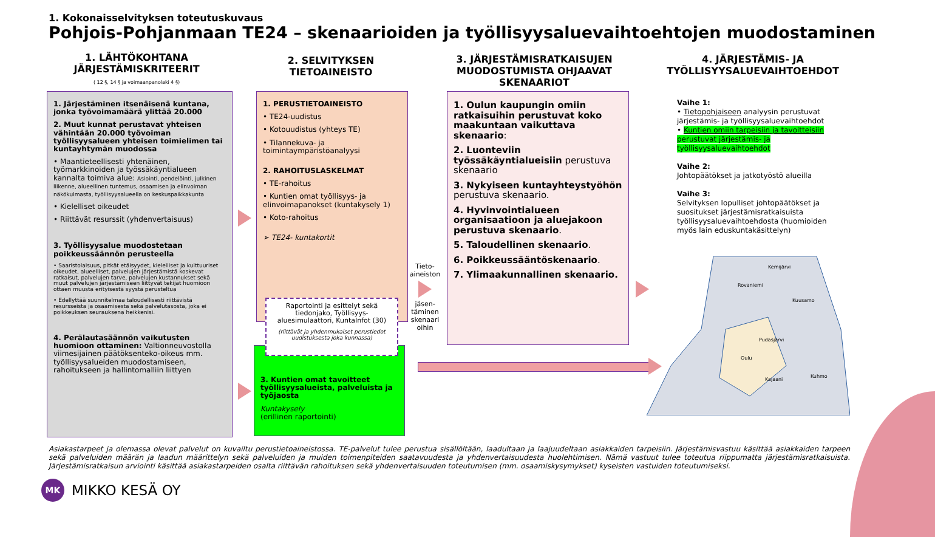1. Kokonaisselvityksen toteutuskuvaus
Pohjois-Pohjanmaan TE24 – skenaarioiden ja työllisyysaluevaihtoehtojen muodostaminen
1. LÄHTÖKOHTANA JÄRJESTÄMISKRITEERIT
( 12 §, 14 § ja voimaanpanolaki 4 §)
2. SELVITYKSEN TIETOAINEISTO
3. JÄRJESTÄMISRATKAISUJEN MUODOSTUMISTA OHJAAVAT SKENAARIOT
4. JÄRJESTÄMIS- JA TYÖLLISYYSALUEVAIHTOEHDOT
1. Järjestäminen itsenäisenä kuntana, jonka työvoimamäärä ylittää 20.000
2. Muut kunnat perustavat yhteisen vähintään 20.000 työvoiman työllisyysalueen yhteisen toimielimen tai kuntayhtymän muodossa
• Maantieteellisesti yhtenäinen, työmarkkinoiden ja työssäkäyntialueen kannalta toimiva alue: Asiointi, pendelöinti, julkinen liikenne, alueellinen tuntemus, osaamisen ja elinvoiman näkökulmasta, työllisyysalueella on keskuspaikkakunta
• Kielelliset oikeudet
• Riittävät resurssit (yhdenvertaisuus)
3. Työllisyysalue muodostetaan poikkeussäännön perusteella
• Saaristolaisuus, pitkät etäisyydet, kielelliset ja kulttuuriset oikeudet, alueelliset, palvelujen järjestämistä koskevat ratkaisut, palvelujen tarve, palvelujen kustannukset sekä muut palvelujen järjestämiseen liittyvät tekijät huomioon ottaen muusta erityisestä syystä perusteltua
• Edellyttää suunnitelmaa taloudellisesti riittävistä resursseista ja osaamisesta sekä palvelutasosta, joka ei poikkeuksen seurauksena heikkenisi.
4. Perälautasäännön vaikutusten huomioon ottaminen: Valtionneuvostolla viimesijainen päätöksenteko-oikeus mm. työllisyysalueiden muodostamiseen, rahoitukseen ja hallintomalliin liittyen
1. PERUSTIETOAINEISTO
• TE24-uudistus
• Kotouudistus (yhteys TE)
• Tilannekuva- ja toimintaympäristöanalyysi
2. RAHOITUSLASKELMAT
• TE-rahoitus
• Kuntien omat työllisyys- ja elinvoimapanokset (kuntakysely 1)
• Koto-rahoitus
➢ TE24- kuntakortit
3. Kuntien omat tavoitteet työllisyysalueista, palveluista ja työjaosta
Kuntakysely
(erillinen raportointi)
Raportointi ja esittelyt sekä tiedonjako, Työllisyys-aluesimulaattori, KuntaInfot (30)
(riittävät ja yhdenmukaiset perustiedot uudistuksesta joka kunnassa)
Tieto-aineiston
jäsen-täminen skenaari oihin
1. Oulun kaupungin omiin ratkaisuihin perustuvat koko maakuntaan vaikuttava skenaario:
2. Luonteviin työssäkäyntialueisiin perustuva skenaario
3. Nykyiseen kuntayhteystyöhön perustuva skenaario.
4. Hyvinvointialueen organisaatioon ja aluejakoon perustuva skenaario.
5. Taloudellinen skenaario.
6. Poikkeussääntöskenaario.
7. Ylimaakunnallinen skenaario.
Vaihe 1:
• Tietopohjaiseen analyysin perustuvat järjestämis- ja työllisyysaluevaihtoehdot
• Kuntien omiin tarpeisiin ja tavoitteisiin perustuvat järjestämis- ja työllisyysaluevaihtoehdot
Vaihe 2:
Johtopäätökset ja jatkotyöstö alueilla
Vaihe 3:
Selvityksen lopulliset johtopäätökset ja suositukset järjestämisratkaisuista työllisyysaluevaihtoehdosta (huomioiden myös lain eduskuntakäsittelyn)
Kemijärvi
Rovaniemi
Pudasjärvi
Oulu
Kuusamo
Kuhmo
Kajaani
Asiakastarpeet ja olemassa olevat palvelut on kuvailtu perustietoaineistossa. TE-palvelut tulee perustua sisällöltään, laadultaan ja laajuudeltaan asiakkaiden tarpeisiin. Järjestämisvastuu käsittää asiakkaiden tarpeen sekä palveluiden määrän ja laadun määrittelyn sekä palveluiden ja muiden toimenpiteiden saatavuudesta ja yhdenvertaisuudesta huolehtimisen. Nämä vastuut tulee toteutua riippumatta järjestämisratkaisuista. Järjestämisratkaisun arviointi käsittää asiakastarpeiden osalta riittävän rahoituksen sekä yhdenvertaisuuden toteutumisen (mm. osaamiskysymykset) kyseisten vastuiden toteutumiseksi.
MK
MIKKO KESÄ OY